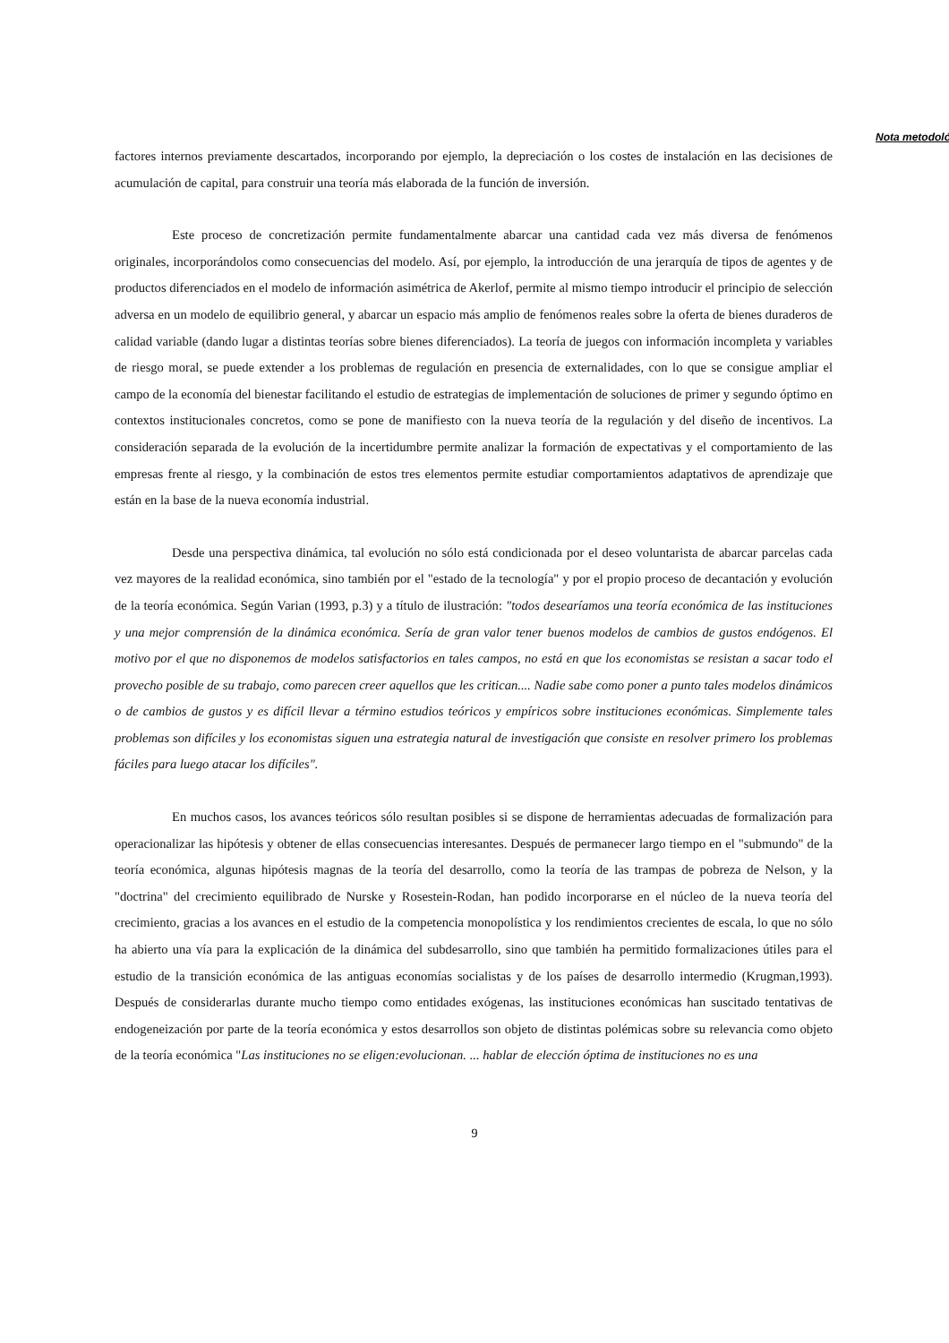Nota metodoló
factores internos previamente descartados, incorporando por ejemplo, la depreciación o los costes de instalación en las decisiones de acumulación de capital, para construir una teoría más elaborada de la función de inversión.
Este proceso de concretización permite fundamentalmente abarcar una cantidad cada vez más diversa de fenómenos originales, incorporándolos como consecuencias del modelo. Así, por ejemplo, la introducción de una jerarquía de tipos de agentes y de productos diferenciados en el modelo de información asimétrica de Akerlof, permite al mismo tiempo introducir el principio de selección adversa en un modelo de equilibrio general, y abarcar un espacio más amplio de fenómenos reales sobre la oferta de bienes duraderos de calidad variable (dando lugar a distintas teorías sobre bienes diferenciados). La teoría de juegos con información incompleta y variables de riesgo moral, se puede extender a los problemas de regulación en presencia de externalidades, con lo que se consigue ampliar el campo de la economía del bienestar facilitando el estudio de estrategias de implementación de soluciones de primer y segundo óptimo en contextos institucionales concretos, como se pone de manifiesto con la nueva teoría de la regulación y del diseño de incentivos. La consideración separada de la evolución de la incertidumbre permite analizar la formación de expectativas y el comportamiento de las empresas frente al riesgo, y la combinación de estos tres elementos permite estudiar comportamientos adaptativos de aprendizaje que están en la base de la nueva economía industrial.
Desde una perspectiva dinámica, tal evolución no sólo está condicionada por el deseo voluntarista de abarcar parcelas cada vez mayores de la realidad económica, sino también por el "estado de la tecnología" y por el propio proceso de decantación y evolución de la teoría económica. Según Varian (1993, p.3) y a título de ilustración: "todos desearíamos una teoría económica de las instituciones y una mejor comprensión de la dinámica económica. Sería de gran valor tener buenos modelos de cambios de gustos endógenos. El motivo por el que no disponemos de modelos satisfactorios en tales campos, no está en que los economistas se resistan a sacar todo el provecho posible de su trabajo, como parecen creer aquellos que les critican.... Nadie sabe como poner a punto tales modelos dinámicos o de cambios de gustos y es difícil llevar a término estudios teóricos y empíricos sobre instituciones económicas. Simplemente tales problemas son difíciles y los economistas siguen una estrategia natural de investigación que consiste en resolver primero los problemas fáciles para luego atacar los difíciles".
En muchos casos, los avances teóricos sólo resultan posibles si se dispone de herramientas adecuadas de formalización para operacionalizar las hipótesis y obtener de ellas consecuencias interesantes. Después de permanecer largo tiempo en el "submundo" de la teoría económica, algunas hipótesis magnas de la teoría del desarrollo, como la teoría de las trampas de pobreza de Nelson, y la "doctrina" del crecimiento equilibrado de Nurske y Rosestein-Rodan, han podido incorporarse en el núcleo de la nueva teoría del crecimiento, gracias a los avances en el estudio de la competencia monopolística y los rendimientos crecientes de escala, lo que no sólo ha abierto una vía para la explicación de la dinámica del subdesarrollo, sino que también ha permitido formalizaciones útiles para el estudio de la transición económica de las antiguas economías socialistas y de los países de desarrollo intermedio (Krugman,1993). Después de considerarlas durante mucho tiempo como entidades exógenas, las instituciones económicas han suscitado tentativas de endogeneización por parte de la teoría económica y estos desarrollos son objeto de distintas polémicas sobre su relevancia como objeto de la teoría económica "Las instituciones no se eligen:evolucionan. ... hablar de elección óptima de instituciones no es una
9